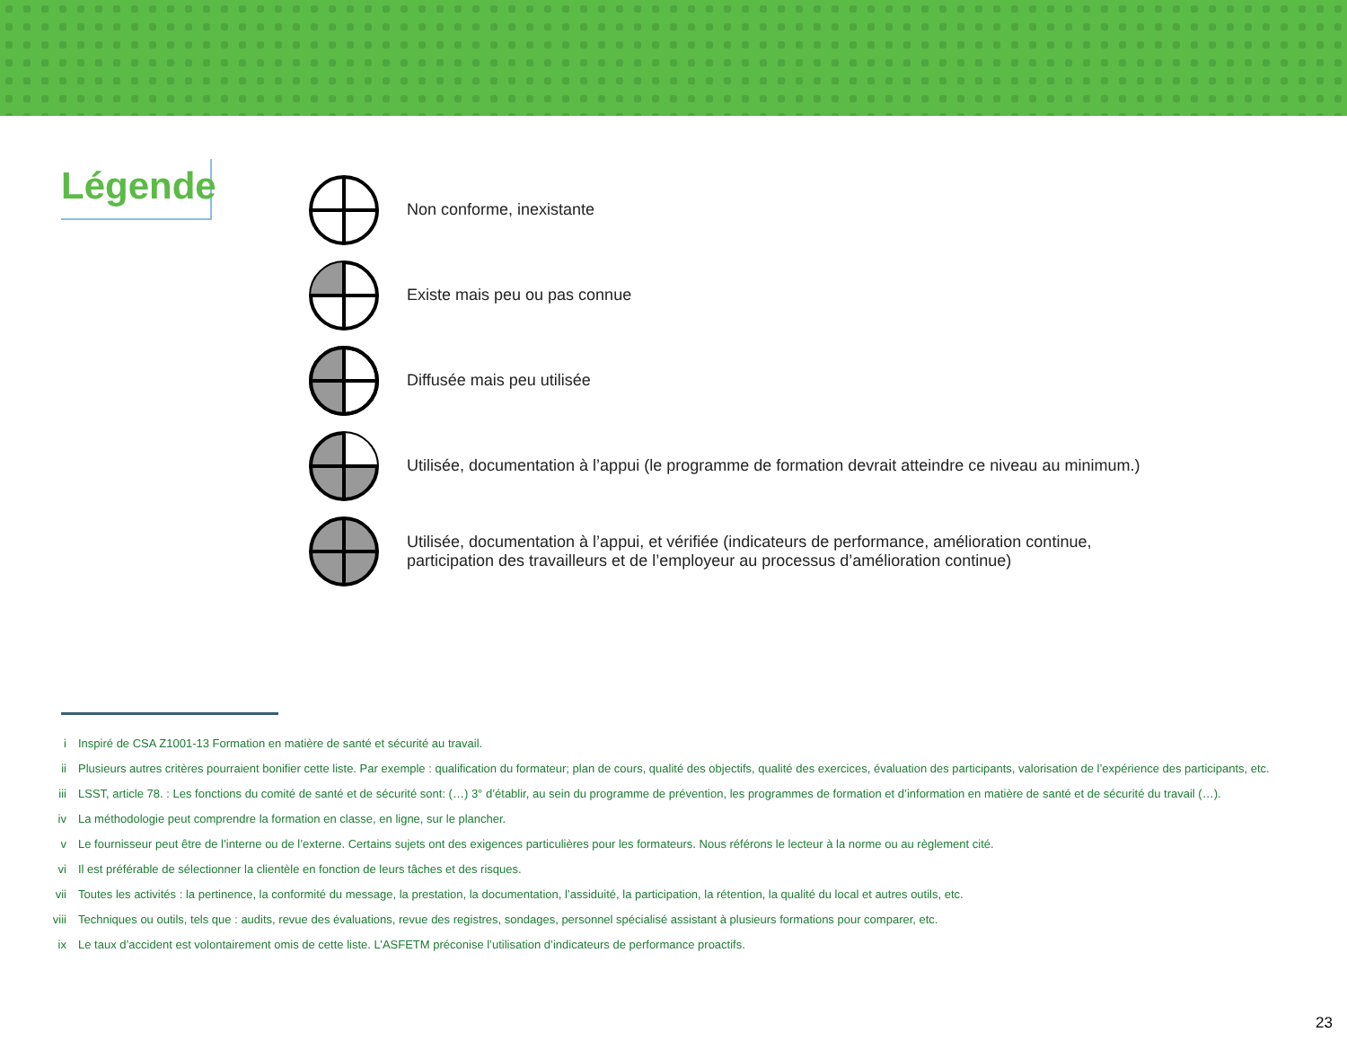Légende
Non conforme, inexistante
Existe mais peu ou pas connue
Diffusée mais peu utilisée
Utilisée, documentation à l’appui (le programme de formation devrait atteindre ce niveau au minimum.)
Utilisée, documentation à l’appui, et vérifiée (indicateurs de performance, amélioration continue,
participation des travailleurs et de l’employeur au processus d’amélioration continue)
i Inspiré de CSA Z1001-13 Formation en matière de santé et sécurité au travail.
ii Plusieurs autres critères pourraient bonifier cette liste. Par exemple : qualification du formateur; plan de cours, qualité des objectifs, qualité des exercices, évaluation des participants, valorisation de l’expérience des participants, etc.
iii LSST, article 78. : Les fonctions du comité de santé et de sécurité sont: (…) 3° d’établir, au sein du programme de prévention, les programmes de formation et d’information en matière de santé et de sécurité du travail (…).
iv La méthodologie peut comprendre la formation en classe, en ligne, sur le plancher.
v Le fournisseur peut être de l’interne ou de l’externe. Certains sujets ont des exigences particulières pour les formateurs. Nous référons le lecteur à la norme ou au règlement cité.
vi Il est préférable de sélectionner la clientèle en fonction de leurs tâches et des risques.
vii Toutes les activités : la pertinence, la conformité du message, la prestation, la documentation, l’assiduité, la participation, la rétention, la qualité du local et autres outils, etc.
viii Techniques ou outils, tels que : audits, revue des évaluations, revue des registres, sondages, personnel spécialisé assistant à plusieurs formations pour comparer, etc.
ix Le taux d’accident est volontairement omis de cette liste. L’ASFETM préconise l’utilisation d’indicateurs de performance proactifs.
23